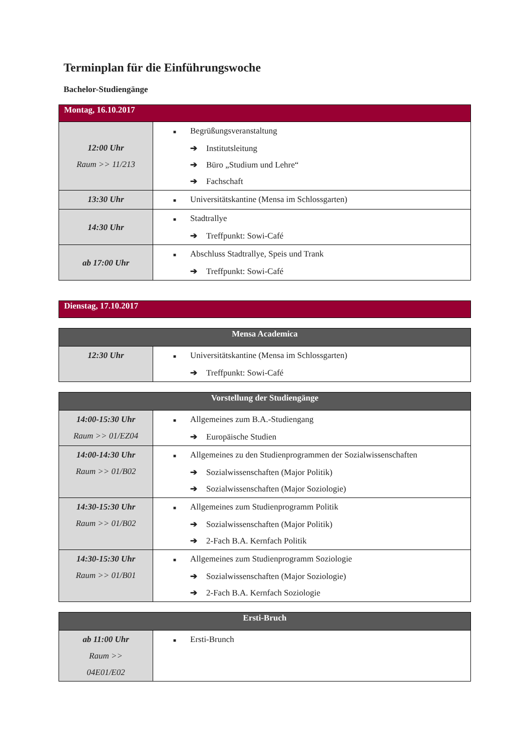Terminplan für die Einführungswoche
Bachelor-Studiengänge
| Montag, 16.10.2017 | |
| --- | --- |
| 12:00 Uhr Raum >> 11/213 | ■ Begrüßungsveranstaltung ➔ Institutsleitung ➔ Büro „Studium und Lehre“ ➔ Fachschaft |
| 13:30 Uhr | ■ Universitätskantine (Mensa im Schlossgarten) |
| 14:30 Uhr | ■ Stadtrallye ➔ Treffpunkt: Sowi-Café |
| ab 17:00 Uhr | ■ Abschluss Stadtrallye, Speis und Trank ➔ Treffpunkt: Sowi-Café |
| Dienstag, 17.10.2017 |
| --- |
| Mensa Academica | |
| --- | --- |
| 12:30 Uhr | ■ Universitätskantine (Mensa im Schlossgarten) ➔ Treffpunkt: Sowi-Café |
| Vorstellung der Studiengänge | |
| --- | --- |
| 14:00-15:30 Uhr Raum >> 01/EZ04 | ■ Allgemeines zum B.A.-Studiengang ➔ Europäische Studien |
| 14:00-14:30 Uhr Raum >> 01/B02 | ■ Allgemeines zu den Studienprogrammen der Sozialwissenschaften ➔ Sozialwissenschaften (Major Politik) ➔ Sozialwissenschaften (Major Soziologie) |
| 14:30-15:30 Uhr Raum >> 01/B02 | ■ Allgemeines zum Studienprogramm Politik ➔ Sozialwissenschaften (Major Politik) ➔ 2-Fach B.A. Kernfach Politik |
| 14:30-15:30 Uhr Raum >> 01/B01 | ■ Allgemeines zum Studienprogramm Soziologie ➔ Sozialwissenschaften (Major Soziologie) ➔ 2-Fach B.A. Kernfach Soziologie |
| Ersti-Bruch | |
| --- | --- |
| ab 11:00 Uhr Raum >> 04E01/E02 | ■ Ersti-Brunch |